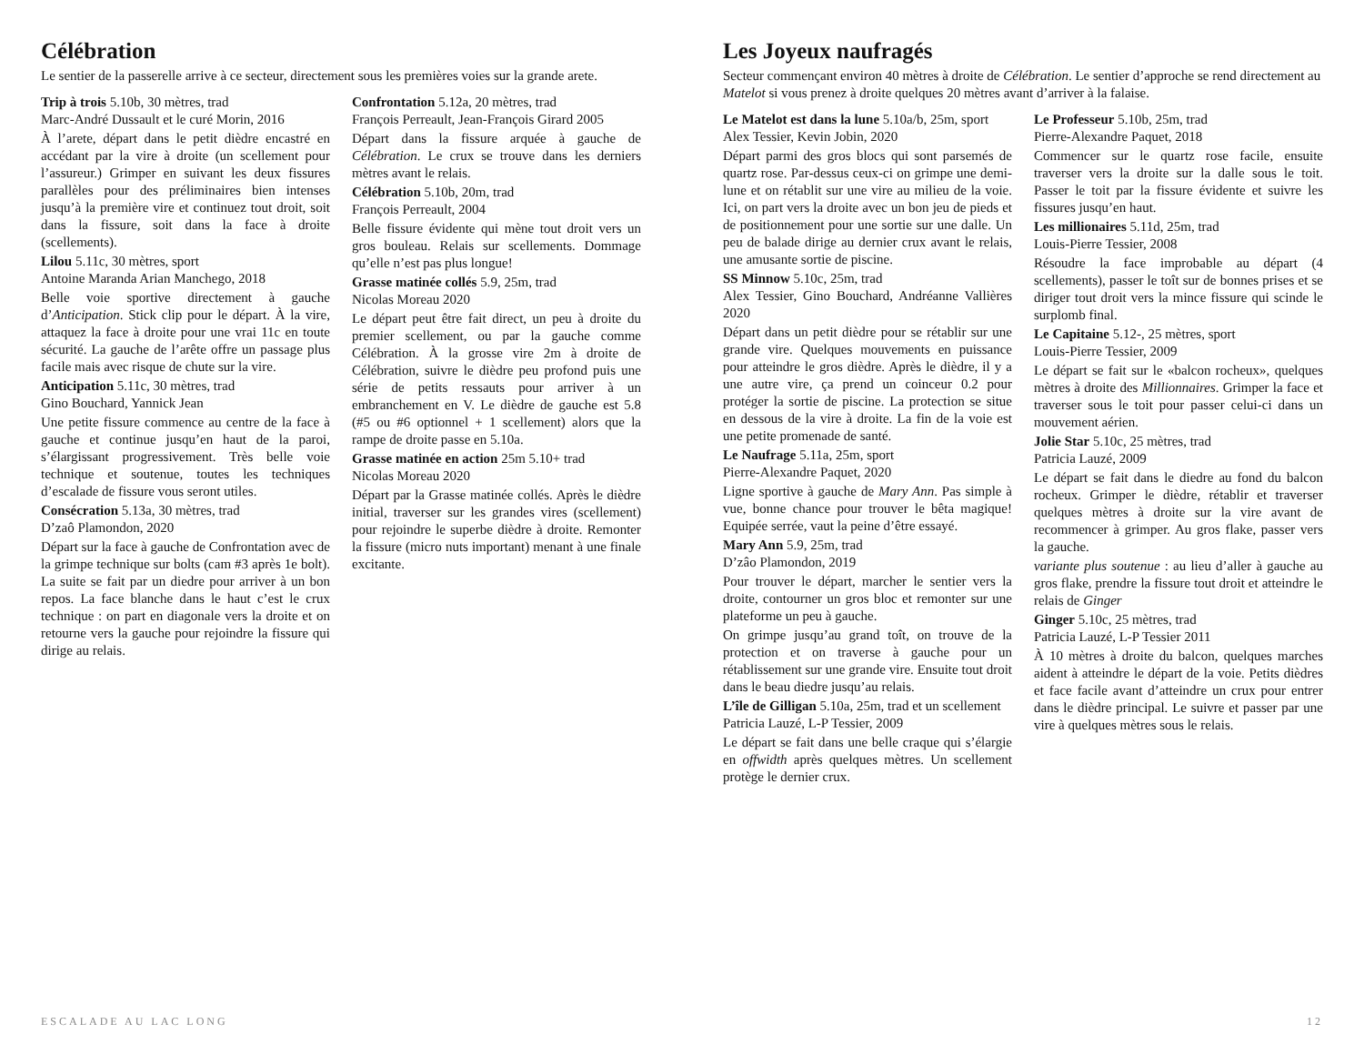Célébration
Le sentier de la passerelle arrive à ce secteur, directement sous les premières voies sur la grande arete.
Trip à trois 5.10b, 30 mètres, trad
Marc-André Dussault et le curé Morin, 2016
À l’arete, départ dans le petit dièdre encastré en accédant par la vire à droite (un scellement pour l’assureur.) Grimper en suivant les deux fissures parallèles pour des préliminaires bien intenses jusqu’à la première vire et continuez tout droit, soit dans la fissure, soit dans la face à droite (scellements).
Lilou 5.11c, 30 mètres, sport
Antoine Maranda Arian Manchego, 2018
Belle voie sportive directement à gauche d’Anticipation. Stick clip pour le départ. À la vire, attaquez la face à droite pour une vrai 11c en toute sécurité. La gauche de l’arête offre un passage plus facile mais avec risque de chute sur la vire.
Anticipation 5.11c, 30 mètres, trad
Gino Bouchard, Yannick Jean
Une petite fissure commence au centre de la face à gauche et continue jusqu’en haut de la paroi, s’élargissant progressivement. Très belle voie technique et soutenue, toutes les techniques d’escalade de fissure vous seront utiles.
Consécration 5.13a, 30 mètres, trad
D’zaô Plamondon, 2020
Départ sur la face à gauche de Confrontation avec de la grimpe technique sur bolts (cam #3 après 1e bolt). La suite se fait par un diedre pour arriver à un bon repos. La face blanche dans le haut c’est le crux technique : on part en diagonale vers la droite et on retourne vers la gauche pour rejoindre la fissure qui dirige au relais.
Confrontation 5.12a, 20 mètres, trad
François Perreault, Jean-François Girard 2005
Départ dans la fissure arquée à gauche de Célébration. Le crux se trouve dans les derniers mètres avant le relais.
Célébration 5.10b, 20m, trad
François Perreault, 2004
Belle fissure évidente qui mène tout droit vers un gros bouleau. Relais sur scellements. Dommage qu’elle n’est pas plus longue!
Grasse matinée collés 5.9, 25m, trad
Nicolas Moreau 2020
Le départ peut être fait direct, un peu à droite du premier scellement, ou par la gauche comme Célébration. À la grosse vire 2m à droite de Célébration, suivre le dièdre peu profond puis une série de petits ressauts pour arriver à un embranchement en V. Le dièdre de gauche est 5.8 (#5 ou #6 optionnel + 1 scellement) alors que la rampe de droite passe en 5.10a.
Grasse matinée en action 25m 5.10+ trad
Nicolas Moreau 2020
Départ par la Grasse matinée collés. Après le dièdre initial, traverser sur les grandes vires (scellement) pour rejoindre le superbe dièdre à droite. Remonter la fissure (micro nuts important) menant à une finale excitante.
Les Joyeux naufragés
Secteur commençant environ 40 mètres à droite de Célébration. Le sentier d’approche se rend directement au Matelot si vous prenez à droite quelques 20 mètres avant d’arriver à la falaise.
Le Matelot est dans la lune 5.10a/b, 25m, sport
Alex Tessier, Kevin Jobin, 2020
Départ parmi des gros blocs qui sont parsemés de quartz rose. Par-dessus ceux-ci on grimpe une demi-lune et on rétablit sur une vire au milieu de la voie. Ici, on part vers la droite avec un bon jeu de pieds et de positionnement pour une sortie sur une dalle. Un peu de balade dirige au dernier crux avant le relais, une amusante sortie de piscine.
SS Minnow 5.10c, 25m, trad
Alex Tessier, Gino Bouchard, Andréanne Vallières 2020
Départ dans un petit dièdre pour se rétablir sur une grande vire. Quelques mouvements en puissance pour atteindre le gros dièdre. Après le dièdre, il y a une autre vire, ça prend un coinceur 0.2 pour protéger la sortie de piscine. La protection se situe en dessous de la vire à droite. La fin de la voie est une petite promenade de santé.
Le Naufrage 5.11a, 25m, sport
Pierre-Alexandre Paquet, 2020
Ligne sportive à gauche de Mary Ann. Pas simple à vue, bonne chance pour trouver le bêta magique! Equipée serrée, vaut la peine d’être essayé.
Mary Ann 5.9, 25m, trad
D’zâo Plamondon, 2019
Pour trouver le départ, marcher le sentier vers la droite, contourner un gros bloc et remonter sur une plateforme un peu à gauche.
On grimpe jusqu’au grand toît, on trouve de la protection et on traverse à gauche pour un rétablissement sur une grande vire. Ensuite tout droit dans le beau diedre jusqu’au relais.
L’île de Gilligan 5.10a, 25m, trad et un scellement
Patricia Lauzé, L-P Tessier, 2009
Le départ se fait dans une belle craque qui s’élargie en offwidth après quelques mètres. Un scellement protège le dernier crux.
Le Professeur 5.10b, 25m, trad
Pierre-Alexandre Paquet, 2018
Commencer sur le quartz rose facile, ensuite traverser vers la droite sur la dalle sous le toit. Passer le toit par la fissure évidente et suivre les fissures jusqu’en haut.
Les millionaires 5.11d, 25m, trad
Louis-Pierre Tessier, 2008
Résoudre la face improbable au départ (4 scellements), passer le toît sur de bonnes prises et se diriger tout droit vers la mince fissure qui scinde le surplomb final.
Le Capitaine 5.12-, 25 mètres, sport
Louis-Pierre Tessier, 2009
Le départ se fait sur le «balcon rocheux», quelques mètres à droite des Millionnaires. Grimper la face et traverser sous le toit pour passer celui-ci dans un mouvement aérien.
Jolie Star 5.10c, 25 mètres, trad
Patricia Lauzé, 2009
Le départ se fait dans le diedre au fond du balcon rocheux. Grimper le dièdre, rétablir et traverser quelques mètres à droite sur la vire avant de recommencer à grimper. Au gros flake, passer vers la gauche.
variante plus soutenue : au lieu d’aller à gauche au gros flake, prendre la fissure tout droit et atteindre le relais de Ginger
Ginger 5.10c, 25 mètres, trad
Patricia Lauzé, L-P Tessier 2011
À 10 mètres à droite du balcon, quelques marches aident à atteindre le départ de la voie. Petits dièdres et face facile avant d’atteindre un crux pour entrer dans le dièdre principal. Le suivre et passer par une vire à quelques mètres sous le relais.
ESCALADE AU LAC LONG 12